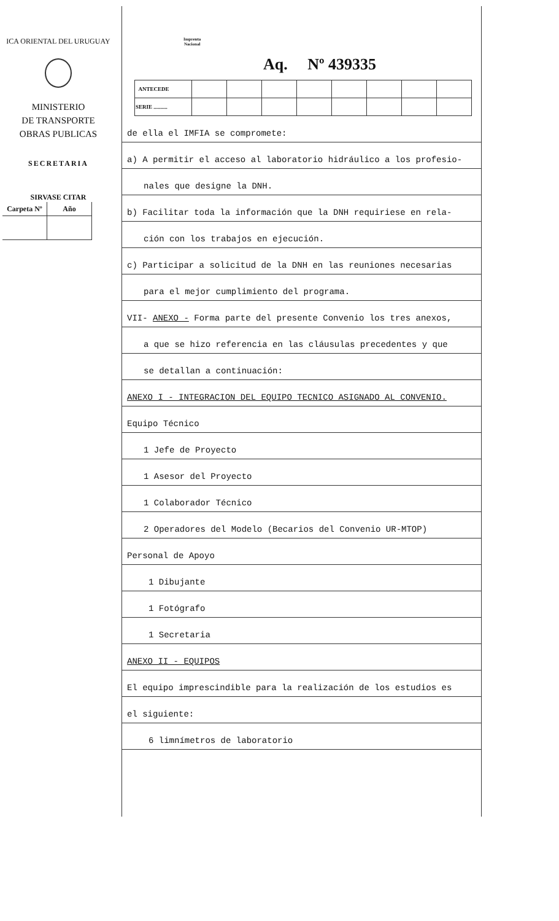ICA ORIENTAL DEL URUGUAY
MINISTERIO
DE TRANSPORTE
OBRAS PUBLICAS
SECRETARIA
SIRVASE CITAR
| Carpeta Nº | Año |
Imprenta
Nacional
Aq. Nº 439335
| ANTECEDE | | | | | | | | |
| SERIE .......... | | | | | | | | |
de ella el IMFIA se compromete:
a) A permitir el acceso al laboratorio hidráulico a los profesio-
nales que designe la DNH.
b) Facilitar toda la información que la DNH requiriese en rela-
ción con los trabajos en ejecución.
c) Participar a solicitud de la DNH en las reuniones necesarias
para el mejor cumplimiento del programa.
VII- ANEXO - Forma parte del presente Convenio los tres anexos,
a que se hizo referencia en las cláusulas precedentes y que
se detallan a continuación:
ANEXO I - INTEGRACION DEL EQUIPO TECNICO ASIGNADO AL CONVENIO.
Equipo Técnico
1 Jefe de Proyecto
1 Asesor del Proyecto
1 Colaborador Técnico
2 Operadores del Modelo (Becarios del Convenio UR-MTOP)
Personal de Apoyo
1 Dibujante
1 Fotógrafo
1 Secretaria
ANEXO II - EQUIPOS
El equipo imprescindible para la realización de los estudios es
el siguiente:
6 limnímetros de laboratorio